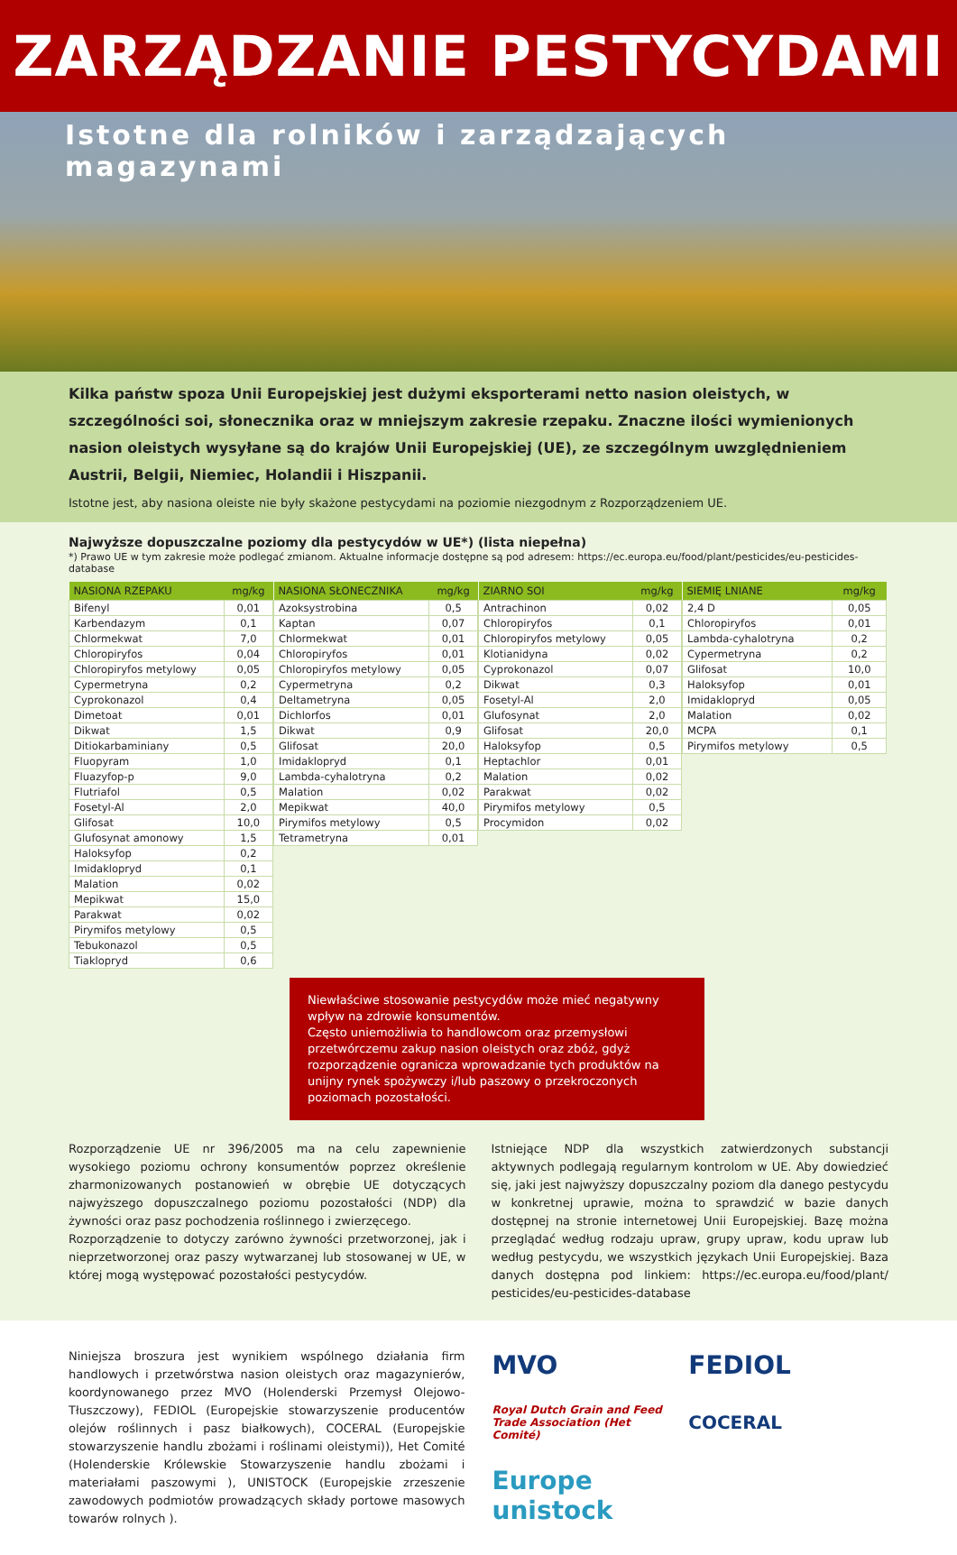ZARZĄDZANIE PESTYCYDAMI
Istotne dla rolników i zarządzających magazynami
Kilka państw spoza Unii Europejskiej jest dużymi eksporterami netto nasion oleistych, w szczególności soi, słonecznika oraz w mniejszym zakresie rzepaku. Znaczne ilości wymienionych nasion oleistych wysyłane są do krajów Unii Europejskiej (UE), ze szczególnym uwzględnieniem Austrii, Belgii, Niemiec, Holandii i Hiszpanii.
Istotne jest, aby nasiona oleiste nie były skażone pestycydami na poziomie niezgodnym z Rozporządzeniem UE.
Najwyższe dopuszczalne poziomy dla pestycydów w UE*) (lista niepełna)
*) Prawo UE w tym zakresie może podlegać zmianom. Aktualne informacje dostępne są pod adresem: https://ec.europa.eu/food/plant/pesticides/eu-pesticides-database
| NASIONA RZEPAKU | mg/kg |
| --- | --- |
| Bifenyl | 0,01 |
| Karbendazym | 0,1 |
| Chlormekwat | 7,0 |
| Chloropiryfos | 0,04 |
| Chloropiryfos metylowy | 0,05 |
| Cypermetryna | 0,2 |
| Cyprokonazol | 0,4 |
| Dimetoat | 0,01 |
| Dikwat | 1,5 |
| Ditiokarbaminiany | 0,5 |
| Fluopyram | 1,0 |
| Fluazyfop-p | 9,0 |
| Flutriafol | 0,5 |
| Fosetyl-Al | 2,0 |
| Glifosat | 10,0 |
| Glufosynat amonowy | 1,5 |
| Haloksyfop | 0,2 |
| Imidaklopryd | 0,1 |
| Malation | 0,02 |
| Mepikwat | 15,0 |
| Parakwat | 0,02 |
| Pirymifos metylowy | 0,5 |
| Tebukonazol | 0,5 |
| Tiaklopryd | 0,6 |
| NASIONA SŁONECZNIKA | mg/kg |
| --- | --- |
| Azoksystrobina | 0,5 |
| Kaptan | 0,07 |
| Chlormekwat | 0,01 |
| Chloropiryfos | 0,01 |
| Chloropiryfos metylowy | 0,05 |
| Cypermetryna | 0,2 |
| Deltametryna | 0,05 |
| Dichlorfos | 0,01 |
| Dikwat | 0,9 |
| Glifosat | 20,0 |
| Imidaklopryd | 0,1 |
| Lambda-cyhalotryna | 0,2 |
| Malation | 0,02 |
| Mepikwat | 40,0 |
| Pirymifos metylowy | 0,5 |
| Tetrametryna | 0,01 |
| ZIARNO SOI | mg/kg |
| --- | --- |
| Antrachinon | 0,02 |
| Chloropiryfos | 0,1 |
| Chloropiryfos metylowy | 0,05 |
| Klotianidyna | 0,02 |
| Cyprokonazol | 0,07 |
| Dikwat | 0,3 |
| Fosetyl-Al | 2,0 |
| Glufosynat | 2,0 |
| Glifosat | 20,0 |
| Haloksyfop | 0,5 |
| Heptachlor | 0,01 |
| Malation | 0,02 |
| Parakwat | 0,02 |
| Pirymifos metylowy | 0,5 |
| Procymidon | 0,02 |
| SIEMIĘ LNIANE | mg/kg |
| --- | --- |
| 2,4 D | 0,05 |
| Chloropiryfos | 0,01 |
| Lambda-cyhalotryna | 0,2 |
| Cypermetryna | 0,2 |
| Glifosat | 10,0 |
| Haloksyfop | 0,01 |
| Imidaklopryd | 0,05 |
| Malation | 0,02 |
| MCPA | 0,1 |
| Pirymifos metylowy | 0,5 |
Niewłaściwe stosowanie pestycydów może mieć negatywny wpływ na zdrowie konsumentów.
Często uniemożliwia to handlowcom oraz przemysłowi przetwórczemu zakup nasion oleistych oraz zbóż, gdyż rozporządzenie ogranicza wprowadzanie tych produktów na unijny rynek spożywczy i/lub paszowy o przekroczonych poziomach pozostałości.
Rozporządzenie UE nr 396/2005 ma na celu zapewnienie wysokiego poziomu ochrony konsumentów poprzez określenie zharmonizowanych postanowień w obrębie UE dotyczących najwyższego dopuszczalnego poziomu pozostałości (NDP) dla żywności oraz pasz pochodzenia roślinnego i zwierzęcego.
Rozporządzenie to dotyczy zarówno żywności przetworzonej, jak i nieprzetworzonej oraz paszy wytwarzanej lub stosowanej w UE, w której mogą występować pozostałości pestycydów.
Istniejące NDP dla wszystkich zatwierdzonych substancji aktywnych podlegają regularnym kontrolom w UE. Aby dowiedzieć się, jaki jest najwyższy dopuszczalny poziom dla danego pestycydu w konkretnej uprawie, można to sprawdzić w bazie danych dostępnej na stronie internetowej Unii Europejskiej. Bazę można przeglądać według rodzaju upraw, grupy upraw, kodu upraw lub według pestycydu, we wszystkich językach Unii Europejskiej. Baza danych dostępna pod linkiem: https://ec.europa.eu/food/plant/ pesticides/eu-pesticides-database
Niniejsza broszura jest wynikiem wspólnego działania firm handlowych i przetwórstwa nasion oleistych oraz magazynierów, koordynowanego przez MVO (Holenderski Przemysł Olejowo-Tłuszczowy), FEDIOL (Europejskie stowarzyszenie producentów olejów roślinnych i pasz białkowych), COCERAL (Europejskie stowarzyszenie handlu zbożami i roślinami oleistymi)), Het Comité (Holenderskie Królewskie Stowarzyszenie handlu zbożami i materiałami paszowymi ), UNISTOCK (Europejskie zrzeszenie zawodowych podmiotów prowadzących składy portowe masowych towarów rolnych ).
MVO FEDIOL Royal Dutch Grain and Feed Trade Association (Het Comité) COCERAL Europe unistock